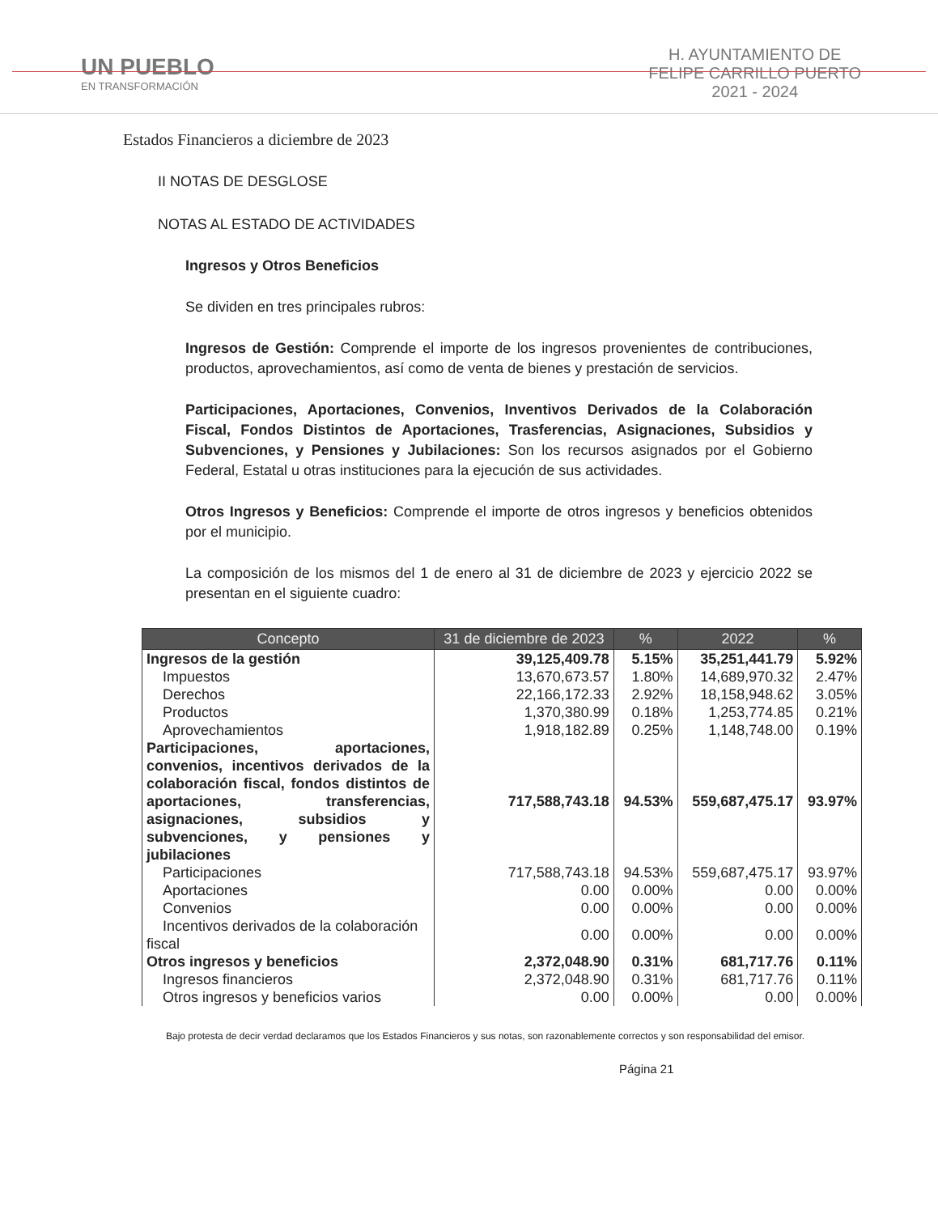UN PUEBLO
EN TRANSFORMACIÓN
H. AYUNTAMIENTO DE
FELIPE CARRILLO PUERTO
2021 - 2024
Estados Financieros a diciembre de 2023
II NOTAS DE DESGLOSE
NOTAS AL ESTADO DE ACTIVIDADES
Ingresos y Otros Beneficios
Se dividen en tres principales rubros:
Ingresos de Gestión: Comprende el importe de los ingresos provenientes de contribuciones, productos, aprovechamientos, así como de venta de bienes y prestación de servicios.
Participaciones, Aportaciones, Convenios, Inventivos Derivados de la Colaboración Fiscal, Fondos Distintos de Aportaciones, Trasferencias, Asignaciones, Subsidios y Subvenciones, y Pensiones y Jubilaciones: Son los recursos asignados por el Gobierno Federal, Estatal u otras instituciones para la ejecución de sus actividades.
Otros Ingresos y Beneficios: Comprende el importe de otros ingresos y beneficios obtenidos por el municipio.
La composición de los mismos del 1 de enero al 31 de diciembre de 2023 y ejercicio 2022 se presentan en el siguiente cuadro:
| Concepto | 31 de diciembre de 2023 | % | 2022 | % |
| --- | --- | --- | --- | --- |
| Ingresos de la gestión | 39,125,409.78 | 5.15% | 35,251,441.79 | 5.92% |
| Impuestos | 13,670,673.57 | 1.80% | 14,689,970.32 | 2.47% |
| Derechos | 22,166,172.33 | 2.92% | 18,158,948.62 | 3.05% |
| Productos | 1,370,380.99 | 0.18% | 1,253,774.85 | 0.21% |
| Aprovechamientos | 1,918,182.89 | 0.25% | 1,148,748.00 | 0.19% |
| Participaciones, aportaciones, convenios, incentivos derivados de la colaboración fiscal, fondos distintos de aportaciones, transferencias, asignaciones, subsidios y subvenciones, y pensiones y jubilaciones | 717,588,743.18 | 94.53% | 559,687,475.17 | 93.97% |
| Participaciones | 717,588,743.18 | 94.53% | 559,687,475.17 | 93.97% |
| Aportaciones | 0.00 | 0.00% | 0.00 | 0.00% |
| Convenios | 0.00 | 0.00% | 0.00 | 0.00% |
| Incentivos derivados de la colaboración fiscal | 0.00 | 0.00% | 0.00 | 0.00% |
| Otros ingresos y beneficios | 2,372,048.90 | 0.31% | 681,717.76 | 0.11% |
| Ingresos financieros | 2,372,048.90 | 0.31% | 681,717.76 | 0.11% |
| Otros ingresos y beneficios varios | 0.00 | 0.00% | 0.00 | 0.00% |
Bajo protesta de decir verdad declaramos que los Estados Financieros y sus notas, son razonablemente correctos y son responsabilidad del emisor.
Página 21